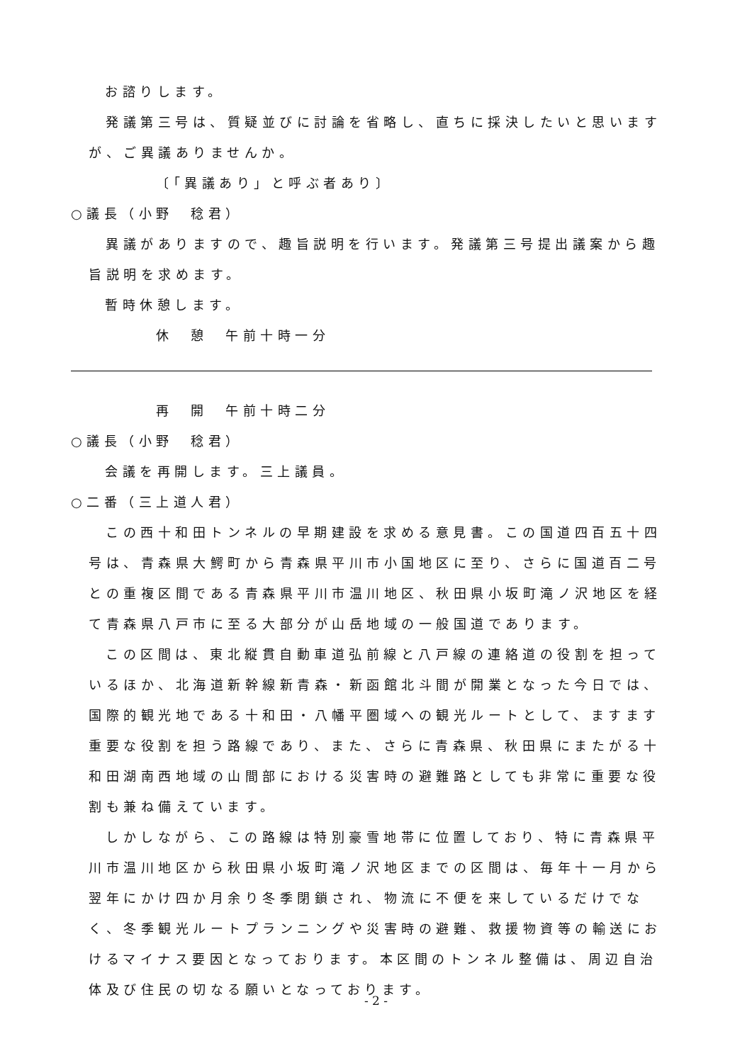お諮りします。
発議第三号は、質疑並びに討論を省略し、直ちに採決したいと思いますが、ご異議ありませんか。
〔「異議あり」と呼ぶ者あり〕
○議長（小野　稔君）
異議がありますので、趣旨説明を行います。発議第三号提出議案から趣旨説明を求めます。
暫時休憩します。
休　憩　午前十時一分
再　開　午前十時二分
○議長（小野　稔君）
会議を再開します。三上議員。
○二番（三上道人君）
この西十和田トンネルの早期建設を求める意見書。この国道四百五十四号は、青森県大鰐町から青森県平川市小国地区に至り、さらに国道百二号との重複区間である青森県平川市温川地区、秋田県小坂町滝ノ沢地区を経て青森県八戸市に至る大部分が山岳地域の一般国道であります。
この区間は、東北縦貫自動車道弘前線と八戸線の連絡道の役割を担っているほか、北海道新幹線新青森・新函館北斗間が開業となった今日では、国際的観光地である十和田・八幡平圏域への観光ルートとして、ますます重要な役割を担う路線であり、また、さらに青森県、秋田県にまたがる十和田湖南西地域の山間部における災害時の避難路としても非常に重要な役割も兼ね備えています。
しかしながら、この路線は特別豪雪地帯に位置しており、特に青森県平川市温川地区から秋田県小坂町滝ノ沢地区までの区間は、毎年十一月から翌年にかけ四か月余り冬季閉鎖され、物流に不便を来しているだけでなく、冬季観光ルートプランニングや災害時の避難、救援物資等の輸送におけるマイナス要因となっております。本区間のトンネル整備は、周辺自治体及び住民の切なる願いとなっております。
- 2 -